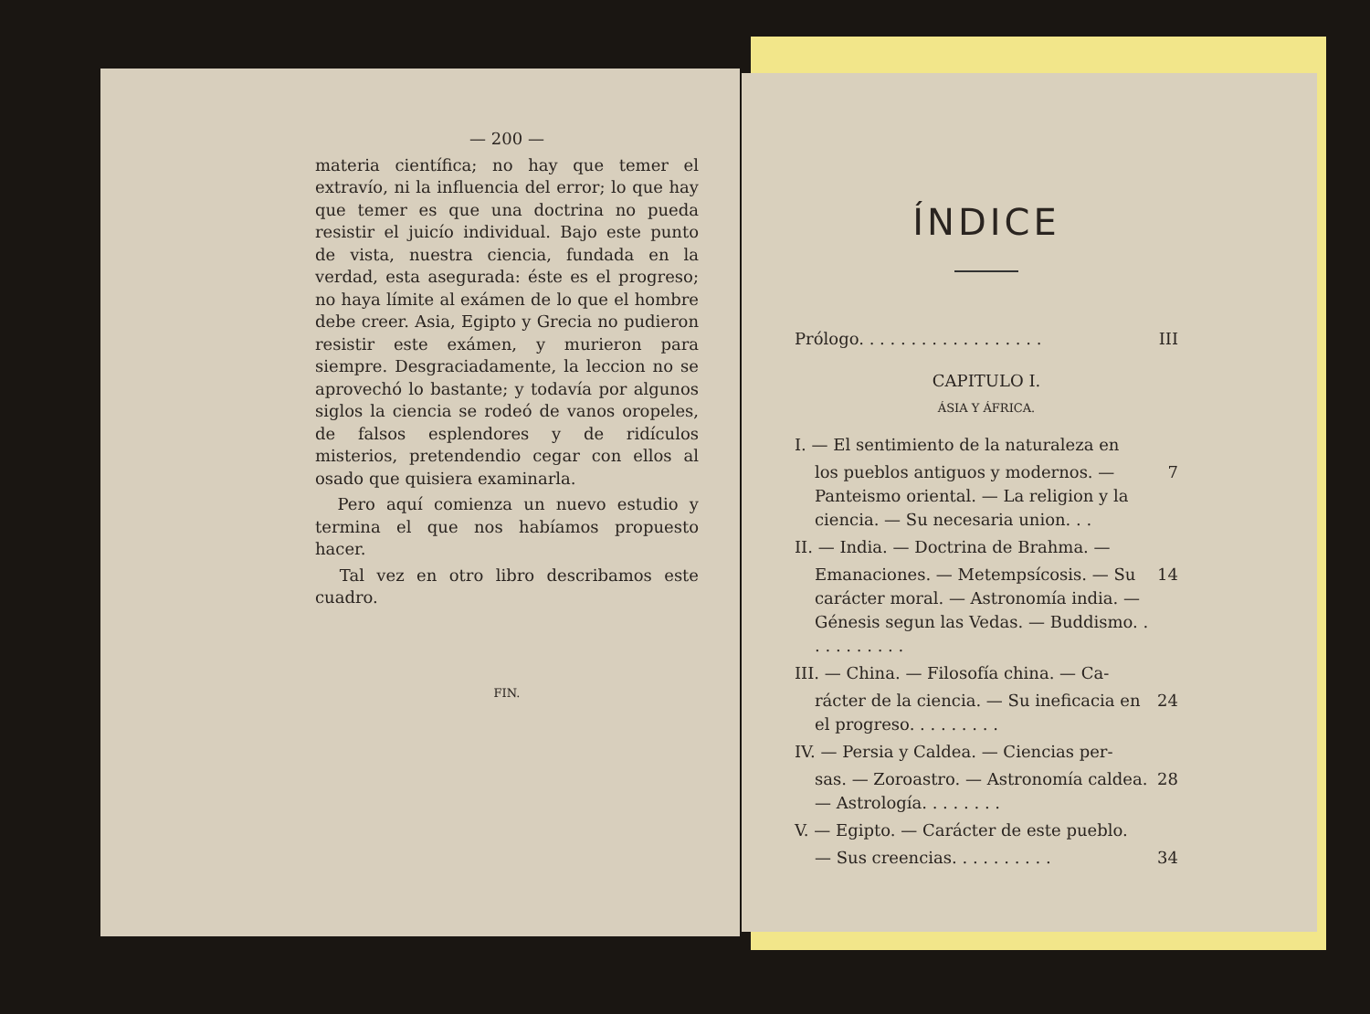— 200 —
materia científica; no hay que temer el extravío, ni la influencia del error; lo que hay que temer es que una doctrina no pueda resistir el juicío individual. Bajo este punto de vista, nuestra ciencia, fundada en la verdad, esta asegurada: éste es el progreso; no haya límite al exámen de lo que el hombre debe creer. Asia, Egipto y Grecia no pudieron resistir este exámen, y murieron para siempre. Desgraciadamente, la leccion no se aprovechó lo bastante; y todavía por algunos siglos la ciencia se rodeó de vanos oropeles, de falsos esplendores y de ridículos misterios, pretendendio cegar con ellos al osado que quisiera examinarla.
Pero aquí comienza un nuevo estudio y termina el que nos habíamos propuesto hacer.
Tal vez en otro libro describamos este cuadro.
FIN.
ÍNDICE
Prólogo. . . . . . . . . . . . . . . . . . III
CAPITULO I.
ÁSIA Y ÁFRICA.
I. — El sentimiento de la naturaleza en
los pueblos antiguos y modernos. — Panteismo oriental. — La religion y la ciencia. — Su necesaria union. . . 7
II. — India. — Doctrina de Brahma. —
Emanaciones. — Metempsícosis. — Su carácter moral. — Astronomía india. — Génesis segun las Vedas. — Buddismo. . . . . . . . . . . 14
III. — China. — Filosofía china. — Ca-
rácter de la ciencia. — Su ineficacia en el progreso. . . . . . . . . 24
IV. — Persia y Caldea. — Ciencias per-
sas. — Zoroastro. — Astronomía caldea. — Astrología. . . . . . . . 28
V. — Egipto. — Carácter de este pueblo.
— Sus creencias. . . . . . . . . . 34